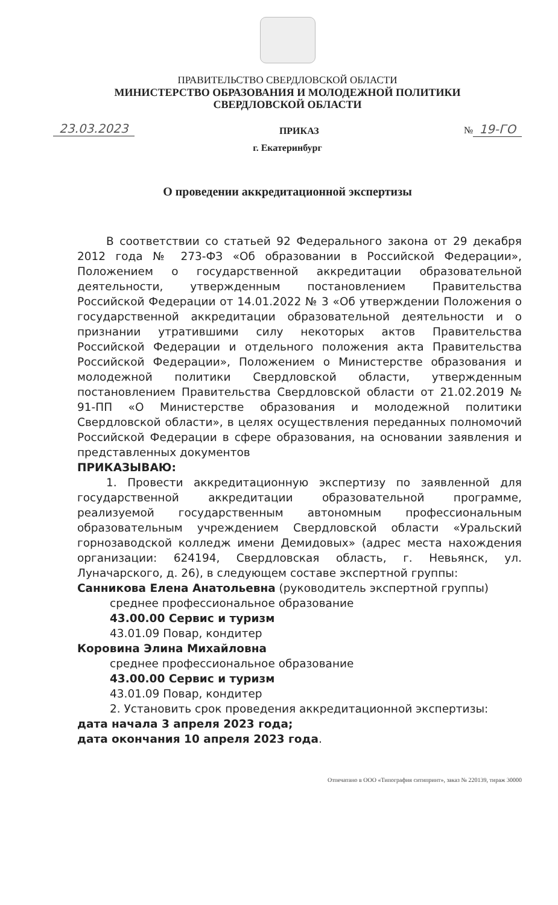ПРАВИТЕЛЬСТВО СВЕРДЛОВСКОЙ ОБЛАСТИ
МИНИСТЕРСТВО ОБРАЗОВАНИЯ И МОЛОДЕЖНОЙ ПОЛИТИКИ
СВЕРДЛОВСКОЙ ОБЛАСТИ
23.03.2023 ПРИКАЗ № 19-ГО
г. Екатеринбург
О проведении аккредитационной экспертизы
В соответствии со статьей 92 Федерального закона от 29 декабря 2012 года № 273-ФЗ «Об образовании в Российской Федерации», Положением о государственной аккредитации образовательной деятельности, утвержденным постановлением Правительства Российской Федерации от 14.01.2022 № 3 «Об утверждении Положения о государственной аккредитации образовательной деятельности и о признании утратившими силу некоторых актов Правительства Российской Федерации и отдельного положения акта Правительства Российской Федерации», Положением о Министерстве образования и молодежной политики Свердловской области, утвержденным постановлением Правительства Свердловской области от 21.02.2019 № 91-ПП «О Министерстве образования и молодежной политики Свердловской области», в целях осуществления переданных полномочий Российской Федерации в сфере образования, на основании заявления и представленных документов
ПРИКАЗЫВАЮ:
1. Провести аккредитационную экспертизу по заявленной для государственной аккредитации образовательной программе, реализуемой государственным автономным профессиональным образовательным учреждением Свердловской области «Уральский горнозаводской колледж имени Демидовых» (адрес места нахождения организации: 624194, Свердловская область, г. Невьянск, ул. Луначарского, д. 26), в следующем составе экспертной группы:
Санникова Елена Анатольевна (руководитель экспертной группы)
среднее профессиональное образование
43.00.00 Сервис и туризм
43.01.09 Повар, кондитер
Коровина Элина Михайловна
среднее профессиональное образование
43.00.00 Сервис и туризм
43.01.09 Повар, кондитер
2. Установить срок проведения аккредитационной экспертизы:
дата начала 3 апреля 2023 года;
дата окончания 10 апреля 2023 года.
Отпечатано в ООО «Типография ситипринт», заказ № 220139, тираж 30000